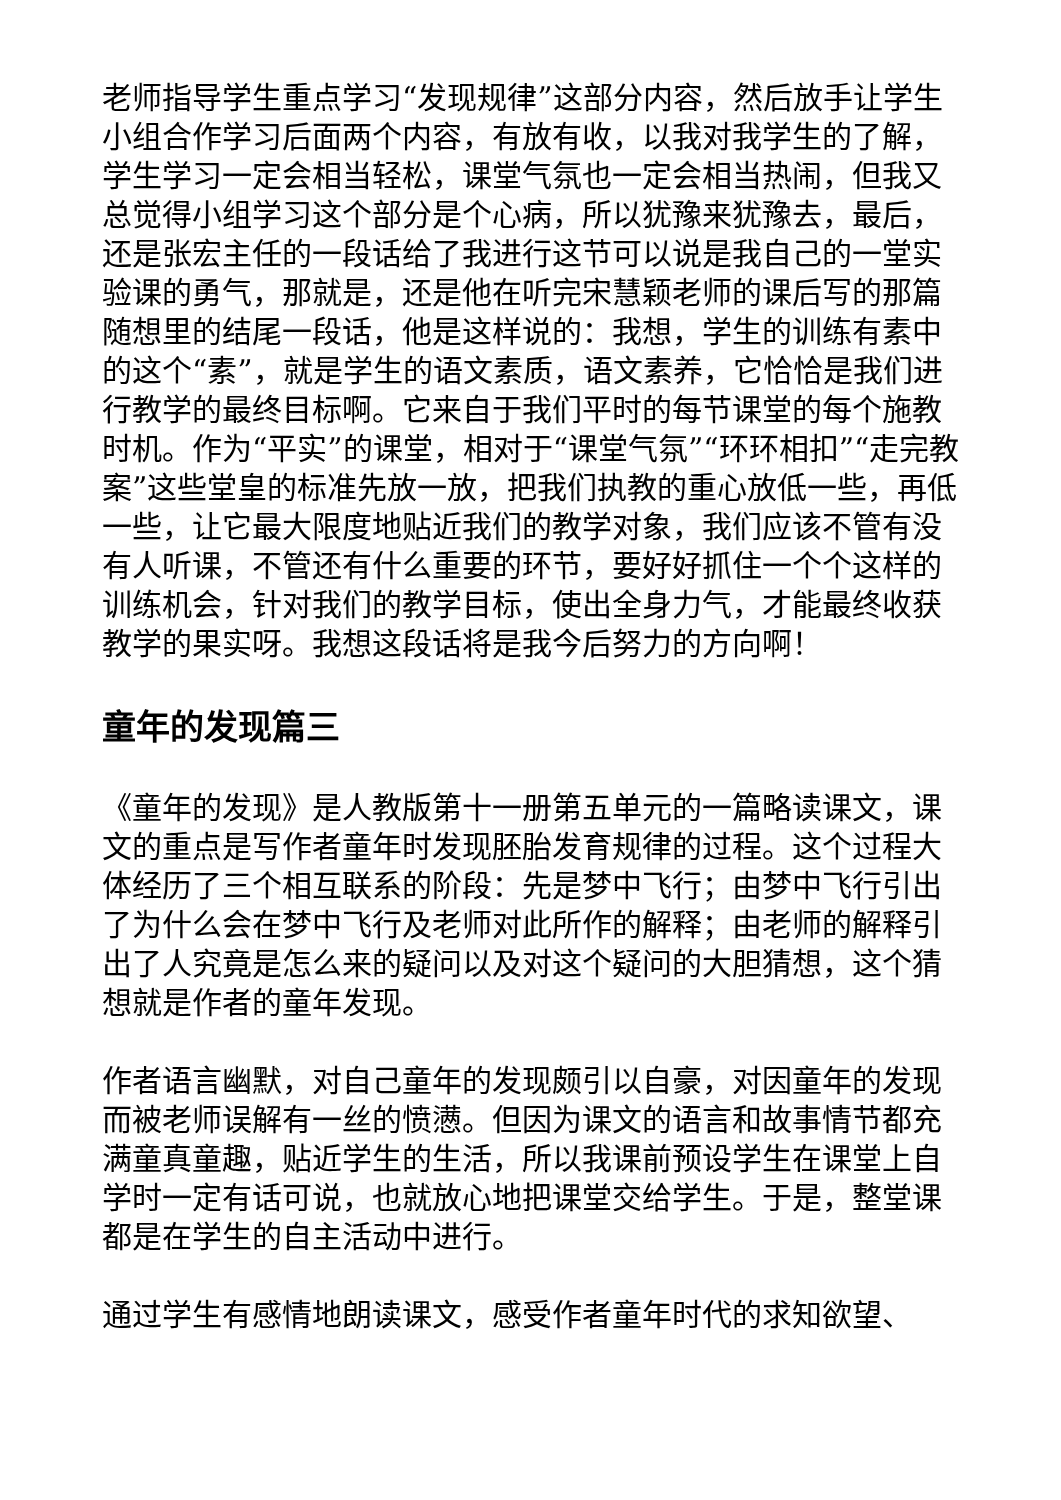老师指导学生重点学习“发现规律”这部分内容，然后放手让学生小组合作学习后面两个内容，有放有收，以我对我学生的了解，学生学习一定会相当轻松，课堂气氛也一定会相当热闹，但我又总觉得小组学习这个部分是个心病，所以犹豫来犹豫去，最后，还是张宏主任的一段话给了我进行这节可以说是我自己的一堂实验课的勇气，那就是，还是他在听完宋慧颖老师的课后写的那篇随想里的结尾一段话，他是这样说的：我想，学生的训练有素中的这个“素”，就是学生的语文素质，语文素养，它恰恰是我们进行教学的最终目标啊。它来自于我们平时的每节课堂的每个施教时机。作为“平实”的课堂，相对于“课堂气氛”“环环相扣”“走完教案”这些堂皇的标准先放一放，把我们执教的重心放低一些，再低一些，让它最大限度地贴近我们的教学对象，我们应该不管有没有人听课，不管还有什么重要的环节，要好好抓住一个个这样的训练机会，针对我们的教学目标，使出全身力气，才能最终收获教学的果实呀。我想这段话将是我今后努力的方向啊！
童年的发现篇三
《童年的发现》是人教版第十一册第五单元的一篇略读课文，课文的重点是写作者童年时发现胚胎发育规律的过程。这个过程大体经历了三个相互联系的阶段：先是梦中飞行；由梦中飞行引出了为什么会在梦中飞行及老师对此所作的解释；由老师的解释引出了人究竟是怎么来的疑问以及对这个疑问的大胆猜想，这个猜想就是作者的童年发现。
作者语言幽默，对自己童年的发现颇引以自豪，对因童年的发现而被老师误解有一丝的愤懑。但因为课文的语言和故事情节都充满童真童趣，贴近学生的生活，所以我课前预设学生在课堂上自学时一定有话可说，也就放心地把课堂交给学生。于是，整堂课都是在学生的自主活动中进行。
通过学生有感情地朗读课文，感受作者童年时代的求知欲望、